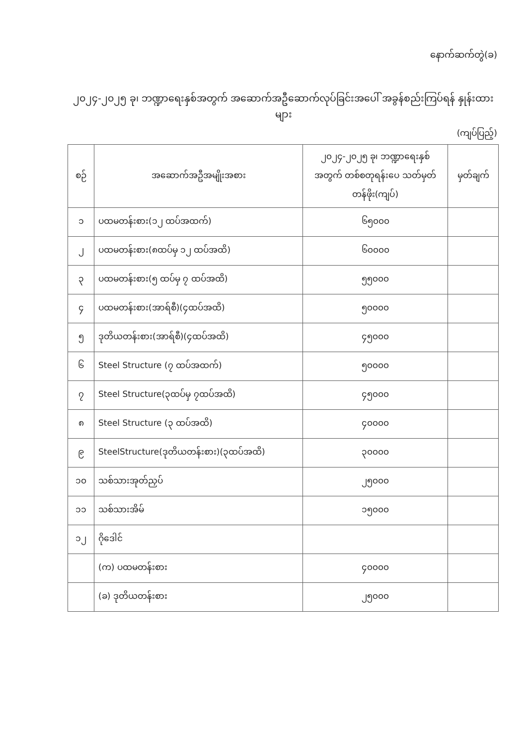နောက်ဆက်တွဲ(ခ)
၂၀၂၄-၂၀၂၅ ခု၊ ဘဏ္ဍာရေးနှစ်အတွက် အဆောက်အဦဆောက်လုပ်ခြင်းအပေါ် အခွန်စည်းကြပ်ရန် နှုန်းထားများ
(ကျပ်ပြည့်)
| စဉ် | အဆောက်အဦအမျိုးအစား | ၂၀၂၄-၂၀၂၅ ခု၊ ဘဏ္ဍာရေးနှစ် အတွက် တစ်စတုရန်းပေ သတ်မှတ်တန်ဖိုး(ကျပ်) | မှတ်ချက် |
| --- | --- | --- | --- |
| ၁ | ပထမတန်းစား(၁၂ ထပ်အထက်) | ၆၅၀၀၀ | |
| ၂ | ပထမတန်းစား(၈ထပ်မှ ၁၂ ထပ်အထိ) | ၆၀၀၀၀ | |
| ၃ | ပထမတန်းစား(၅ ထပ်မှ ၇ ထပ်အထိ) | ၅၅၀၀၀ | |
| ၄ | ပထမတန်းစား(အာရ်စီ)(၄ထပ်အထိ) | ၅၀၀၀၀ | |
| ၅ | ဒုတိယတန်းစား(အာရ်စီ)(၄ထပ်အထိ) | ၄၅၀၀၀ | |
| ၆ | Steel Structure (၇ ထပ်အထက်) | ၅၀၀၀၀ | |
| ၇ | Steel Structure(၃ထပ်မှ ၇ထပ်အထိ) | ၄၅၀၀၀ | |
| ၈ | Steel Structure (၃ ထပ်အထိ) | ၄၀၀၀၀ | |
| ၉ | SteelStructure(ဒုတိယတန်းစား)(၃ထပ်အထိ) | ၃၀၀၀၀ | |
| ၁၀ | သစ်သားအုတ်ညှပ် | ၂၅၀၀၀ | |
| ၁၁ | သစ်သားအိမ် | ၁၅၀၀၀ | |
| ၁၂ | ဂိုဒေါင် | | |
| | (က) ပထမတန်းစား | ၄၀၀၀၀ | |
| | (ခ) ဒုတိယတန်းစား | ၂၅၀၀၀ | |